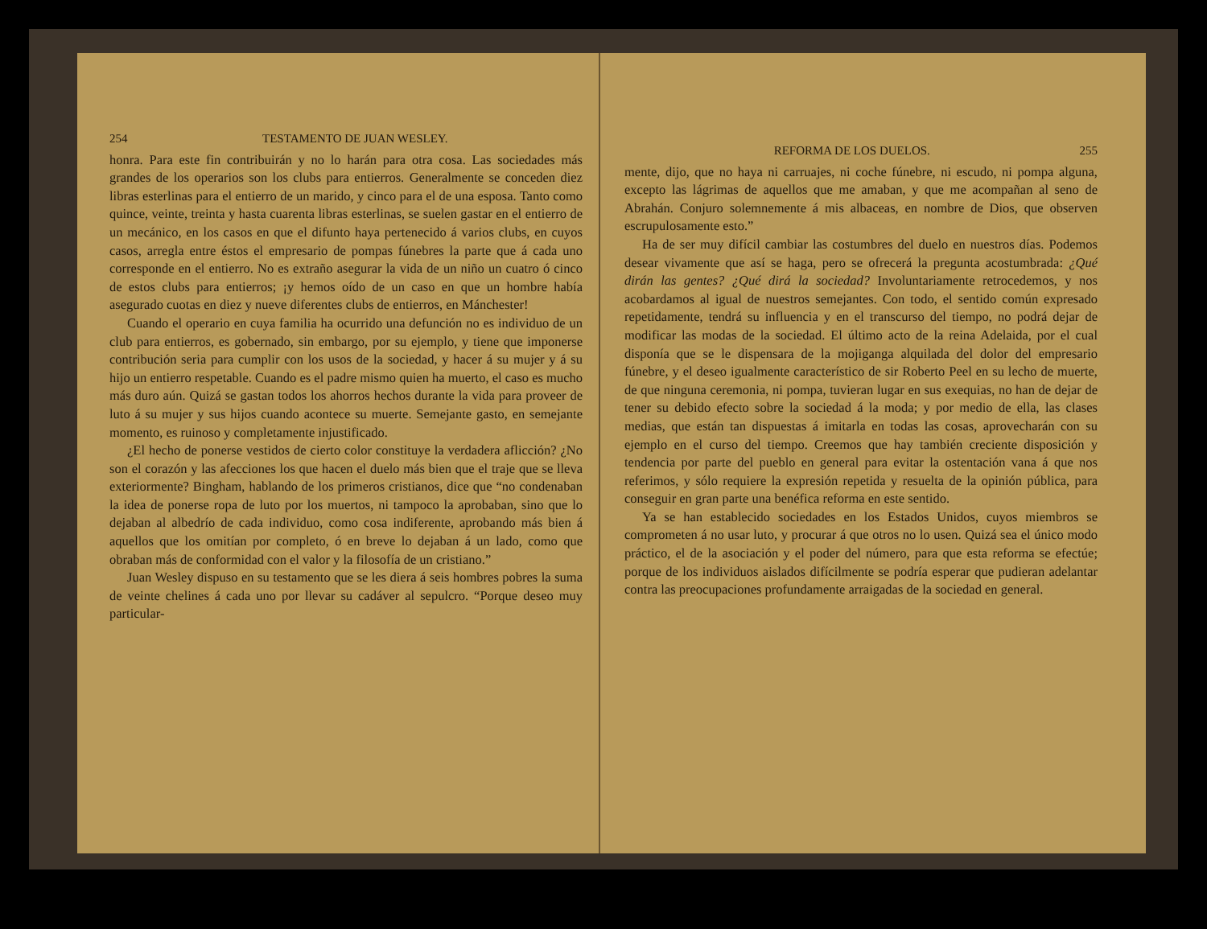254 TESTAMENTO DE JUAN WESLEY.
honra. Para este fin contribuirán y no lo harán para otra cosa. Las sociedades más grandes de los operarios son los clubs para entierros. Generalmente se conceden diez libras esterlinas para el entierro de un marido, y cinco para el de una esposa. Tanto como quince, veinte, treinta y hasta cuarenta libras esterlinas, se suelen gastar en el entierro de un mecánico, en los casos en que el difunto haya pertenecido á varios clubs, en cuyos casos, arregla entre éstos el empresario de pompas fúnebres la parte que á cada uno corresponde en el entierro. No es extraño asegurar la vida de un niño un cuatro ó cinco de estos clubs para entierros; ¡y hemos oído de un caso en que un hombre había asegurado cuotas en diez y nueve diferentes clubs de entierros, en Mánchester!
Cuando el operario en cuya familia ha ocurrido una defunción no es individuo de un club para entierros, es gobernado, sin embargo, por su ejemplo, y tiene que imponerse contribución seria para cumplir con los usos de la sociedad, y hacer á su mujer y á su hijo un entierro respetable. Cuando es el padre mismo quien ha muerto, el caso es mucho más duro aún. Quizá se gastan todos los ahorros hechos durante la vida para proveer de luto á su mujer y sus hijos cuando acontece su muerte. Semejante gasto, en semejante momento, es ruinoso y completamente injustificado.
¿El hecho de ponerse vestidos de cierto color constituye la verdadera aflicción? ¿No son el corazón y las afecciones los que hacen el duelo más bien que el traje que se lleva exteriormente? Bingham, hablando de los primeros cristianos, dice que “no condenaban la idea de ponerse ropa de luto por los muertos, ni tampoco la aprobaban, sino que lo dejaban al albedrío de cada individuo, como cosa indiferente, aprobando más bien á aquellos que los omitían por completo, ó en breve lo dejaban á un lado, como que obraban más de conformidad con el valor y la filosofía de un cristiano.”
Juan Wesley dispuso en su testamento que se les diera á seis hombres pobres la suma de veinte chelines á cada uno por llevar su cadáver al sepulcro. “Porque deseo muy particular-
REFORMA DE LOS DUELOS. 255
mente, dijo, que no haya ni carruajes, ni coche fúnebre, ni escudo, ni pompa alguna, excepto las lágrimas de aquellos que me amaban, y que me acompañan al seno de Abrahán. Conjuro solemnemente á mis albaceas, en nombre de Dios, que observen escrupulosamente esto.”
Ha de ser muy difícil cambiar las costumbres del duelo en nuestros días. Podemos desear vivamente que así se haga, pero se ofrecerá la pregunta acostumbrada: ¿Qué dirán las gentes? ¿Qué dirá la sociedad? Involuntariamente retrocedemos, y nos acobardamos al igual de nuestros semejantes. Con todo, el sentido común expresado repetidamente, tendrá su influencia y en el transcurso del tiempo, no podrá dejar de modificar las modas de la sociedad. El último acto de la reina Adelaida, por el cual disponía que se le dispensara de la mojiganga alquilada del dolor del empresario fúnebre, y el deseo igualmente característico de sir Roberto Peel en su lecho de muerte, de que ninguna ceremonia, ni pompa, tuvieran lugar en sus exequias, no han de dejar de tener su debido efecto sobre la sociedad á la moda; y por medio de ella, las clases medias, que están tan dispuestas á imitarla en todas las cosas, aprovecharán con su ejemplo en el curso del tiempo. Creemos que hay también creciente disposición y tendencia por parte del pueblo en general para evitar la ostentación vana á que nos referimos, y sólo requiere la expresión repetida y resuelta de la opinión pública, para conseguir en gran parte una benéfica reforma en este sentido.
Ya se han establecido sociedades en los Estados Unidos, cuyos miembros se comprometen á no usar luto, y procurar á que otros no lo usen. Quizá sea el único modo práctico, el de la asociación y el poder del número, para que esta reforma se efectúe; porque de los individuos aislados difícilmente se podría esperar que pudieran adelantar contra las preocupaciones profundamente arraigadas de la sociedad en general.